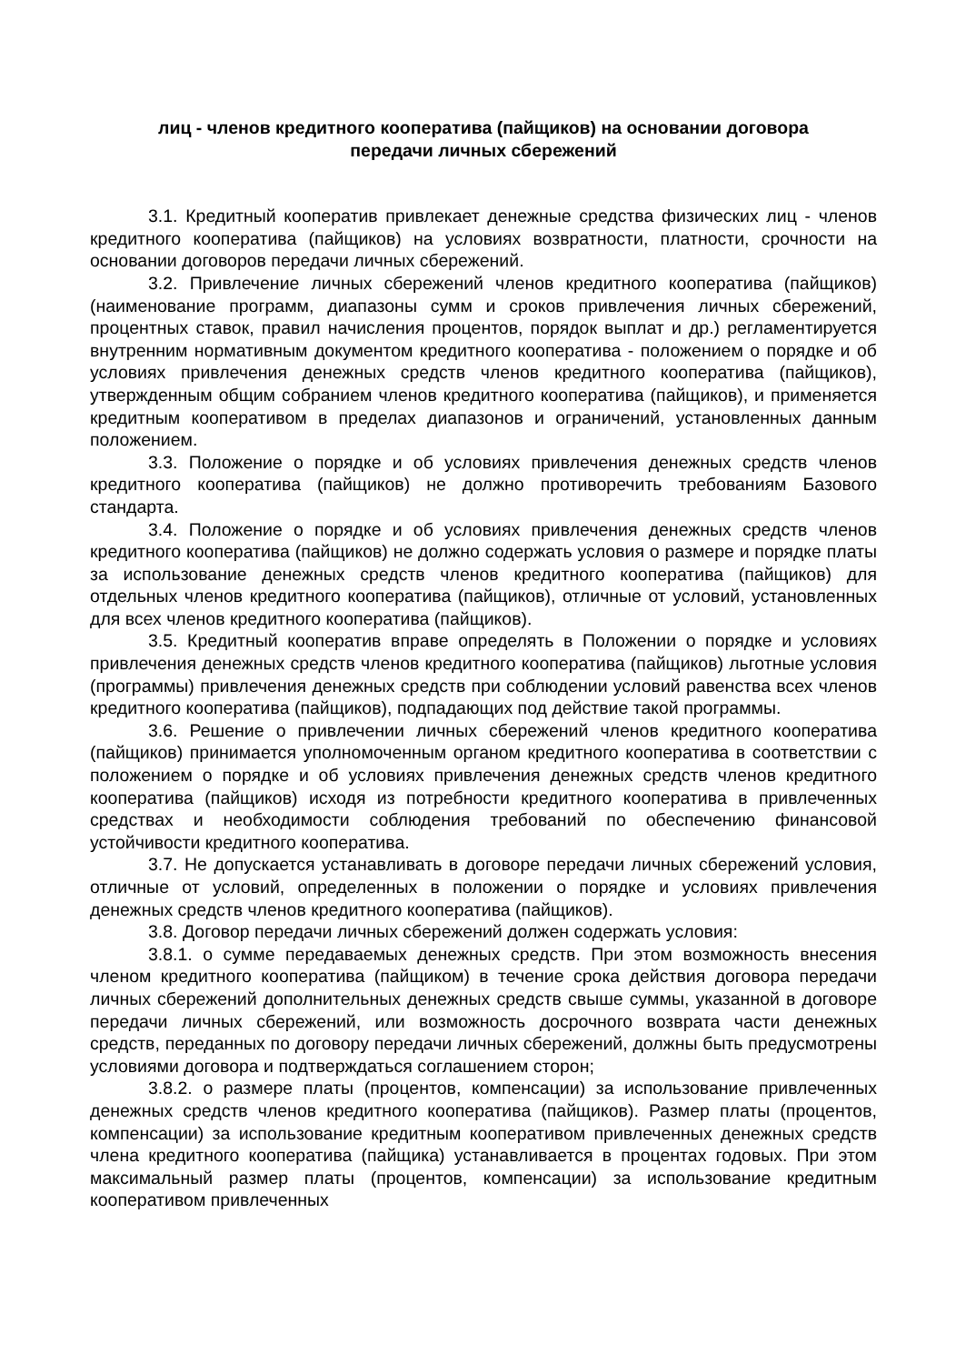лиц - членов кредитного кооператива (пайщиков) на основании договора
передачи личных сбережений
3.1. Кредитный кооператив привлекает денежные средства физических лиц - членов кредитного кооператива (пайщиков) на условиях возвратности, платности, срочности на основании договоров передачи личных сбережений.
3.2. Привлечение личных сбережений членов кредитного кооператива (пайщиков) (наименование программ, диапазоны сумм и сроков привлечения личных сбережений, процентных ставок, правил начисления процентов, порядок выплат и др.) регламентируется внутренним нормативным документом кредитного кооператива - положением о порядке и об условиях привлечения денежных средств членов кредитного кооператива (пайщиков), утвержденным общим собранием членов кредитного кооператива (пайщиков), и применяется кредитным кооперативом в пределах диапазонов и ограничений, установленных данным положением.
3.3. Положение о порядке и об условиях привлечения денежных средств членов кредитного кооператива (пайщиков) не должно противоречить требованиям Базового стандарта.
3.4. Положение о порядке и об условиях привлечения денежных средств членов кредитного кооператива (пайщиков) не должно содержать условия о размере и порядке платы за использование денежных средств членов кредитного кооператива (пайщиков) для отдельных членов кредитного кооператива (пайщиков), отличные от условий, установленных для всех членов кредитного кооператива (пайщиков).
3.5. Кредитный кооператив вправе определять в Положении о порядке и условиях привлечения денежных средств членов кредитного кооператива (пайщиков) льготные условия (программы) привлечения денежных средств при соблюдении условий равенства всех членов кредитного кооператива (пайщиков), подпадающих под действие такой программы.
3.6. Решение о привлечении личных сбережений членов кредитного кооператива (пайщиков) принимается уполномоченным органом кредитного кооператива в соответствии с положением о порядке и об условиях привлечения денежных средств членов кредитного кооператива (пайщиков) исходя из потребности кредитного кооператива в привлеченных средствах и необходимости соблюдения требований по обеспечению финансовой устойчивости кредитного кооператива.
3.7. Не допускается устанавливать в договоре передачи личных сбережений условия, отличные от условий, определенных в положении о порядке и условиях привлечения денежных средств членов кредитного кооператива (пайщиков).
3.8. Договор передачи личных сбережений должен содержать условия:
3.8.1. о сумме передаваемых денежных средств. При этом возможность внесения членом кредитного кооператива (пайщиком) в течение срока действия договора передачи личных сбережений дополнительных денежных средств свыше суммы, указанной в договоре передачи личных сбережений, или возможность досрочного возврата части денежных средств, переданных по договору передачи личных сбережений, должны быть предусмотрены условиями договора и подтверждаться соглашением сторон;
3.8.2. о размере платы (процентов, компенсации) за использование привлеченных денежных средств членов кредитного кооператива (пайщиков). Размер платы (процентов, компенсации) за использование кредитным кооперативом привлеченных денежных средств члена кредитного кооператива (пайщика) устанавливается в процентах годовых. При этом максимальный размер платы (процентов, компенсации) за использование кредитным кооперативом привлеченных